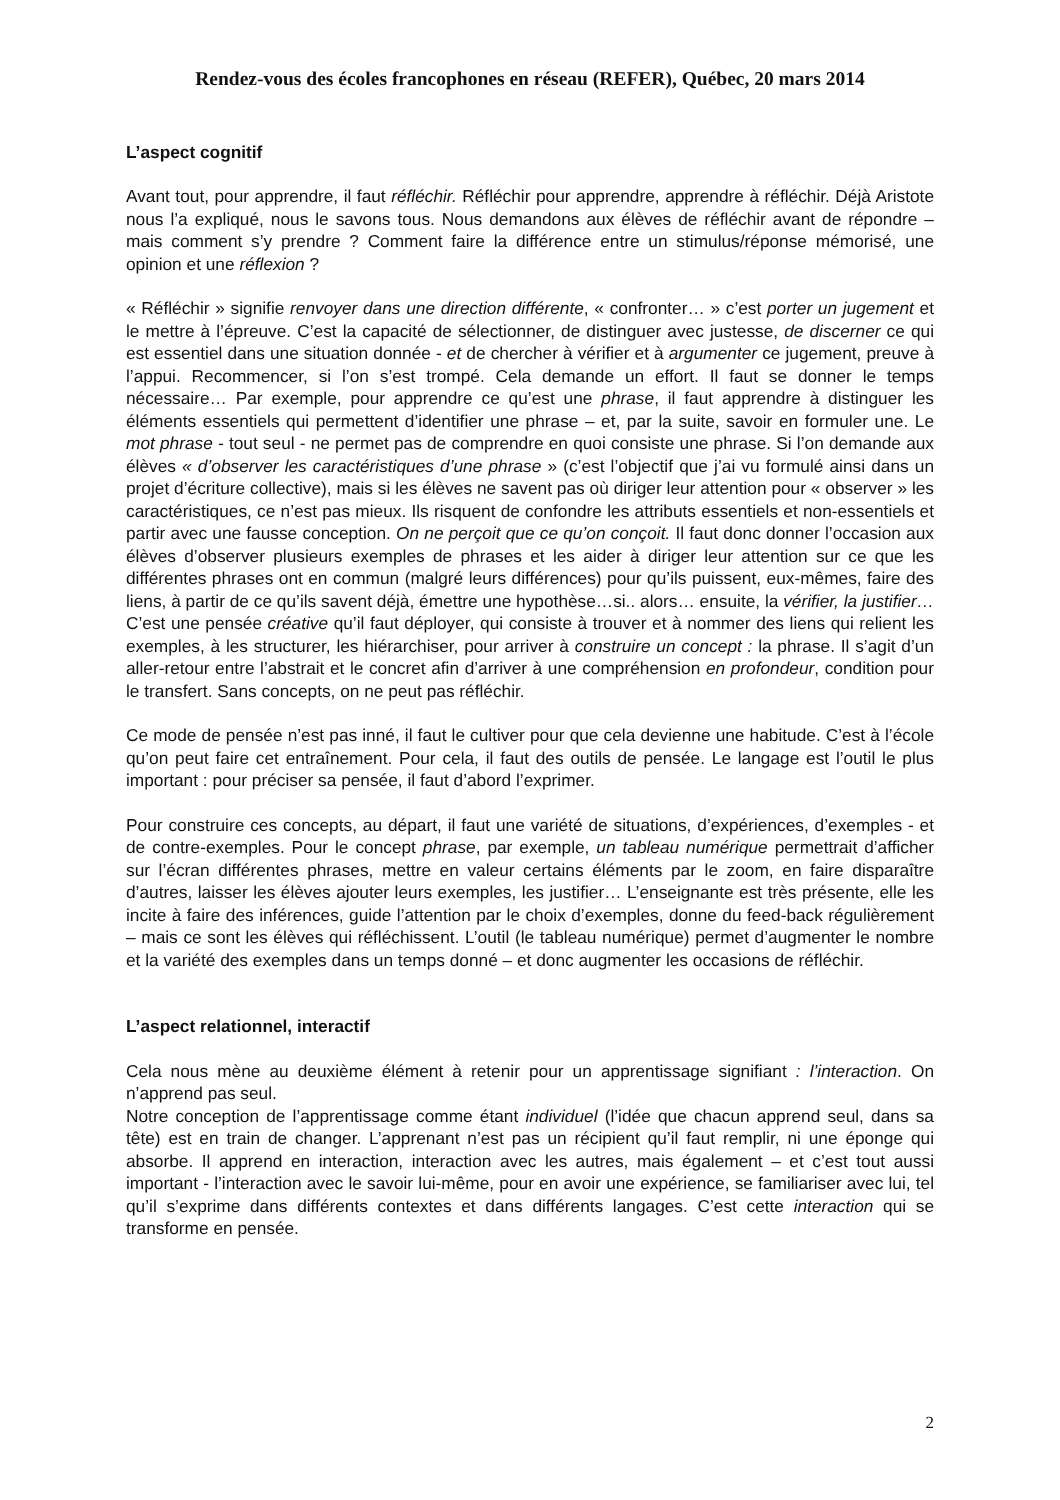Rendez-vous des écoles francophones en réseau (REFER), Québec, 20 mars 2014
L’aspect cognitif
Avant tout, pour apprendre, il faut réfléchir. Réfléchir pour apprendre, apprendre à réfléchir. Déjà Aristote nous l’a expliqué, nous le savons tous. Nous demandons aux élèves de réfléchir avant de répondre – mais comment s’y prendre ? Comment faire la différence entre un stimulus/réponse mémorisé, une opinion et une réflexion ?
« Réfléchir » signifie renvoyer dans une direction différente, « confronter… » c’est porter un jugement et le mettre à l’épreuve. C’est la capacité de sélectionner, de distinguer avec justesse, de discerner ce qui est essentiel dans une situation donnée - et de chercher à vérifier et à argumenter ce jugement, preuve à l’appui. Recommencer, si l’on s’est trompé. Cela demande un effort. Il faut se donner le temps nécessaire… Par exemple, pour apprendre ce qu’est une phrase, il faut apprendre à distinguer les éléments essentiels qui permettent d’identifier une phrase – et, par la suite, savoir en formuler une. Le mot phrase - tout seul - ne permet pas de comprendre en quoi consiste une phrase. Si l’on demande aux élèves « d’observer les caractéristiques d’une phrase » (c’est l’objectif que j’ai vu formulé ainsi dans un projet d’écriture collective), mais si les élèves ne savent pas où diriger leur attention pour « observer » les caractéristiques, ce n’est pas mieux. Ils risquent de confondre les attributs essentiels et non-essentiels et partir avec une fausse conception. On ne perçoit que ce qu’on conçoit. Il faut donc donner l’occasion aux élèves d’observer plusieurs exemples de phrases et les aider à diriger leur attention sur ce que les différentes phrases ont en commun (malgré leurs différences) pour qu’ils puissent, eux-mêmes, faire des liens, à partir de ce qu’ils savent déjà, émettre une hypothèse…si.. alors… ensuite, la vérifier, la justifier… C’est une pensée créative qu’il faut déployer, qui consiste à trouver et à nommer des liens qui relient les exemples, à les structurer, les hiérarchiser, pour arriver à construire un concept : la phrase. Il s’agit d’un aller-retour entre l’abstrait et le concret afin d’arriver à une compréhension en profondeur, condition pour le transfert. Sans concepts, on ne peut pas réfléchir.
Ce mode de pensée n’est pas inné, il faut le cultiver pour que cela devienne une habitude. C’est à l’école qu’on peut faire cet entraînement. Pour cela, il faut des outils de pensée. Le langage est l’outil le plus important : pour préciser sa pensée, il faut d’abord l’exprimer.
Pour construire ces concepts, au départ, il faut une variété de situations, d’expériences, d’exemples - et de contre-exemples. Pour le concept phrase, par exemple, un tableau numérique permettrait d’afficher sur l’écran différentes phrases, mettre en valeur certains éléments par le zoom, en faire disparaître d’autres, laisser les élèves ajouter leurs exemples, les justifier… L’enseignante est très présente, elle les incite à faire des inférences, guide l’attention par le choix d’exemples, donne du feed-back régulièrement – mais ce sont les élèves qui réfléchissent. L’outil (le tableau numérique) permet d’augmenter le nombre et la variété des exemples dans un temps donné – et donc augmenter les occasions de réfléchir.
L’aspect relationnel, interactif
Cela nous mène au deuxième élément à retenir pour un apprentissage signifiant : l’interaction. On n’apprend pas seul.
Notre conception de l’apprentissage comme étant individuel (l’idée que chacun apprend seul, dans sa tête) est en train de changer. L’apprenant n’est pas un récipient qu’il faut remplir, ni une éponge qui absorbe. Il apprend en interaction, interaction avec les autres, mais également – et c’est tout aussi important - l’interaction avec le savoir lui-même, pour en avoir une expérience, se familiariser avec lui, tel qu’il s’exprime dans différents contextes et dans différents langages. C’est cette interaction qui se transforme en pensée.
2